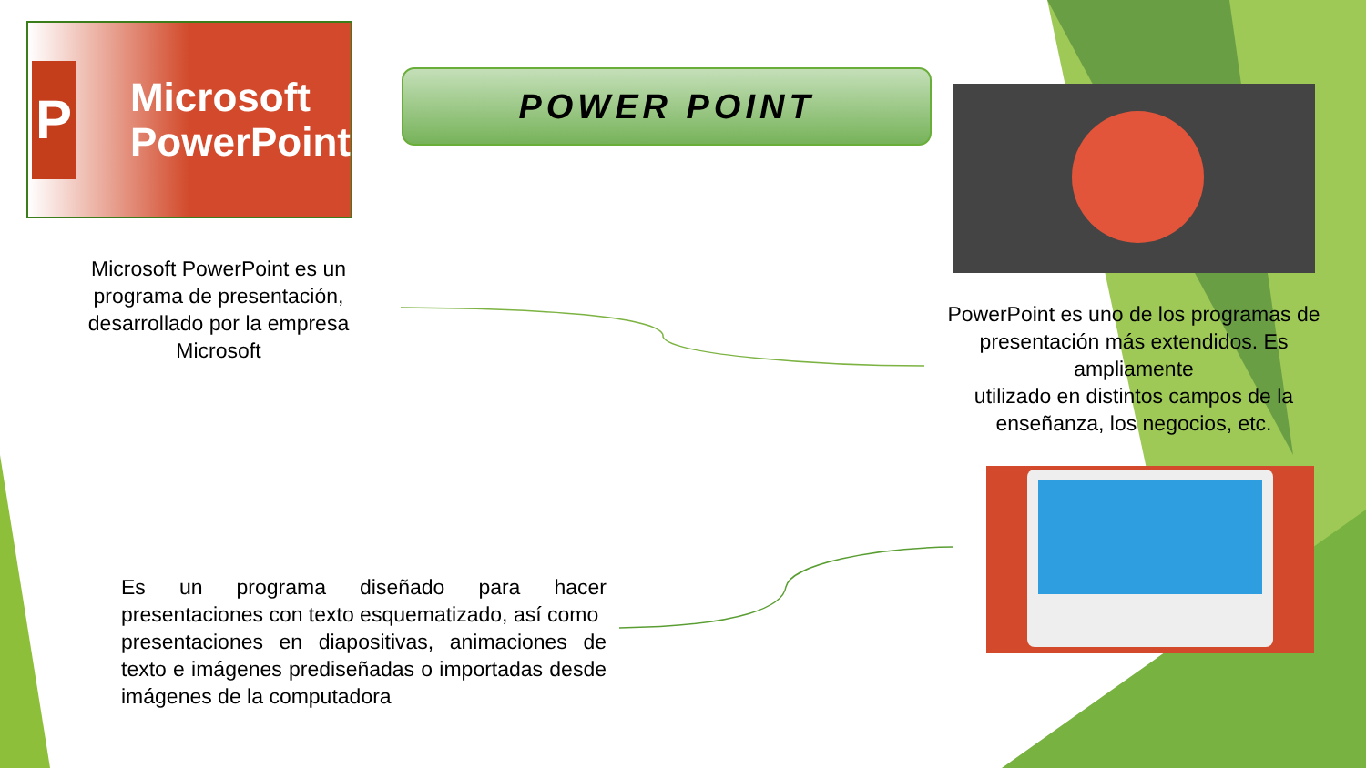P
Microsoft
PowerPoint
POWER POINT
Microsoft PowerPoint es un programa de presentación, desarrollado por la empresa Microsoft
PowerPoint es uno de los programas de presentación más extendidos. Es ampliamente
utilizado en distintos campos de la enseñanza, los negocios, etc.
Es un programa diseñado para hacer presentaciones con texto esquematizado, así como
presentaciones en diapositivas, animaciones de texto e imágenes prediseñadas o importadas desde imágenes de la computadora